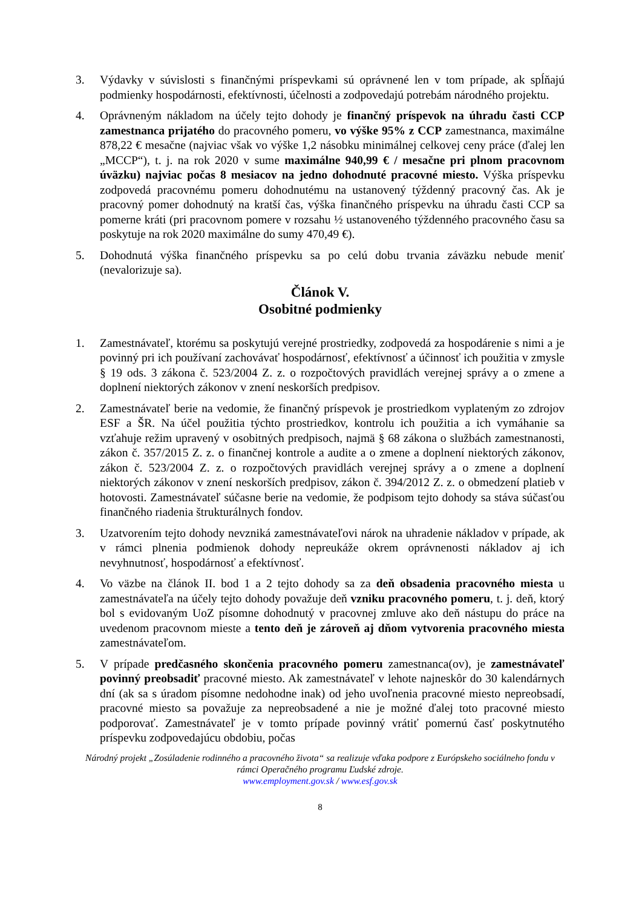3. Výdavky v súvislosti s finančnými príspevkami sú oprávnené len v tom prípade, ak spĺňajú podmienky hospodárnosti, efektívnosti, účelnosti a zodpovedajú potrebám národného projektu.
4. Oprávneným nákladom na účely tejto dohody je finančný príspevok na úhradu časti CCP zamestnanca prijatého do pracovného pomeru, vo výške 95% z CCP zamestnanca, maximálne 878,22 € mesačne (najviac však vo výške 1,2 násobku minimálnej celkovej ceny práce (ďalej len „MCCP“), t. j. na rok 2020 v sume maximálne 940,99 € / mesačne pri plnom pracovnom úväzku) najviac počas 8 mesiacov na jedno dohodnuté pracovné miesto. Výška príspevku zodpovedá pracovnému pomeru dohodnutému na ustanovený týždenný pracovný čas. Ak je pracovný pomer dohodnutý na kratší čas, výška finančného príspevku na úhradu časti CCP sa pomerne kráti (pri pracovnom pomere v rozsahu ½ ustanoveného týždenného pracovného času sa poskytuje na rok 2020 maximálne do sumy 470,49 €).
5. Dohodnutá výška finančného príspevku sa po celú dobu trvania záväzku nebude meniť (nevalorizuje sa).
Článok V.
Osobitné podmienky
1. Zamestnávateľ, ktorému sa poskytujú verejné prostriedky, zodpovedá za hospodárenie s nimi a je povinný pri ich používaní zachovávať hospodárnosť, efektívnosť a účinnosť ich použitia v zmysle § 19 ods. 3 zákona č. 523/2004 Z. z. o rozpočtových pravidlách verejnej správy a o zmene a doplnení niektorých zákonov v znení neskorších predpisov.
2. Zamestnávateľ berie na vedomie, že finančný príspevok je prostriedkom vyplateným zo zdrojov ESF a ŠR. Na účel použitia týchto prostriedkov, kontrolu ich použitia a ich vymáhanie sa vzťahuje režim upravený v osobitných predpisoch, najmä § 68 zákona o službách zamestnanosti, zákon č. 357/2015 Z. z. o finančnej kontrole a audite a o zmene a doplnení niektorých zákonov, zákon č. 523/2004 Z. z. o rozpočtových pravidlách verejnej správy a o zmene a doplnení niektorých zákonov v znení neskorších predpisov, zákon č. 394/2012 Z. z. o obmedzení platieb v hotovosti. Zamestnávateľ súčasne berie na vedomie, že podpisom tejto dohody sa stáva súčasťou finančného riadenia štrukturálnych fondov.
3. Uzatvorením tejto dohody nevzniká zamestnávateľovi nárok na uhradenie nákladov v prípade, ak v rámci plnenia podmienok dohody nepreukáže okrem oprávnenosti nákladov aj ich nevyhnutnosť, hospodárnosť a efektívnosť.
4. Vo väzbe na článok II. bod 1 a 2 tejto dohody sa za deň obsadenia pracovného miesta u zamestnávateľa na účely tejto dohody považuje deň vzniku pracovného pomeru, t. j. deň, ktorý bol s evidovaným UoZ písomne dohodnutý v pracovnej zmluve ako deň nástupu do práce na uvedenom pracovnom mieste a tento deň je zároveň aj dňom vytvorenia pracovného miesta zamestnávateľom.
5. V prípade predčasného skončenia pracovného pomeru zamestnanca(ov), je zamestnávateľ povinný preobsadiť pracovné miesto. Ak zamestnávateľ v lehote najneskôr do 30 kalendárnych dní (ak sa s úradom písomne nedohodne inak) od jeho uvoľnenia pracovné miesto nepreobsadí, pracovné miesto sa považuje za nepreobsadené a nie je možné ďalej toto pracovné miesto podporovať. Zamestnávateľ je v tomto prípade povinný vrátiť pomernú časť poskytnutého príspevku zodpovedajúcu obdobiu, počas
Národný projekt „Zosúladenie rodinného a pracovného života“ sa realizuje vďaka podpore z Európskeho sociálneho fondu v rámci Operačného programu Ľudské zdroje.
www.employment.gov.sk / www.esf.gov.sk
8